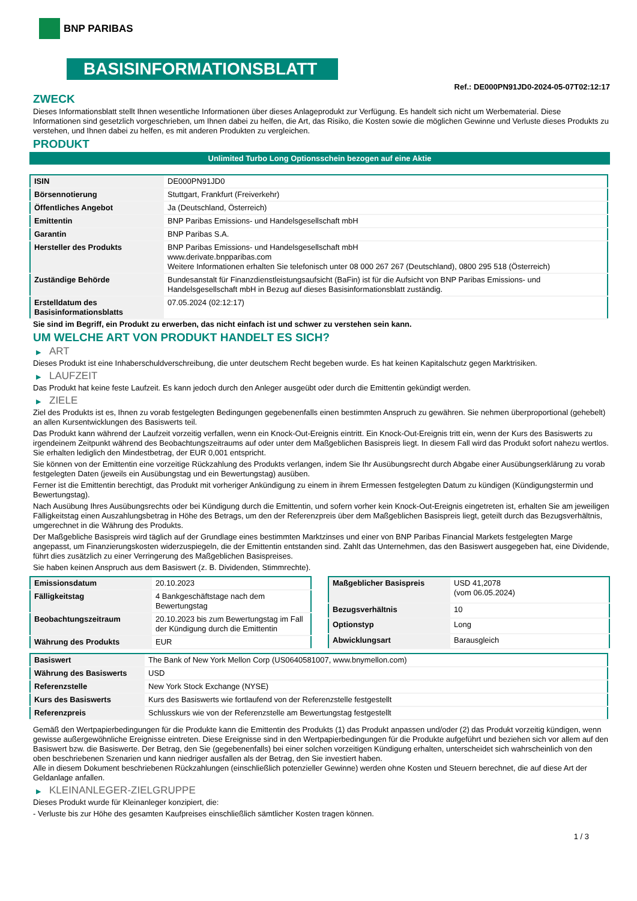BNP PARIBAS
BASISINFORMATIONSBLATT
Ref.: DE000PN91JD0-2024-05-07T02:12:17
ZWECK
Dieses Informationsblatt stellt Ihnen wesentliche Informationen über dieses Anlageprodukt zur Verfügung. Es handelt sich nicht um Werbematerial. Diese Informationen sind gesetzlich vorgeschrieben, um Ihnen dabei zu helfen, die Art, das Risiko, die Kosten sowie die möglichen Gewinne und Verluste dieses Produkts zu verstehen, und Ihnen dabei zu helfen, es mit anderen Produkten zu vergleichen.
PRODUKT
Unlimited Turbo Long Optionsschein bezogen auf eine Aktie
| ISIN | DE000PN91JD0 |
| Börsennotierung | Stuttgart, Frankfurt (Freiverkehr) |
| Öffentliches Angebot | Ja (Deutschland, Österreich) |
| Emittentin | BNP Paribas Emissions- und Handelsgesellschaft mbH |
| Garantin | BNP Paribas S.A. |
| Hersteller des Produkts | BNP Paribas Emissions- und Handelsgesellschaft mbH www.derivate.bnpparibas.com Weitere Informationen erhalten Sie telefonisch unter 08 000 267 267 (Deutschland), 0800 295 518 (Österreich) |
| Zuständige Behörde | Bundesanstalt für Finanzdienstleistungsaufsicht (BaFin) ist für die Aufsicht von BNP Paribas Emissions- und Handelsgesellschaft mbH in Bezug auf dieses Basisinformationsblatt zuständig. |
| Erstelldatum des Basisinformationsblatts | 07.05.2024 (02:12:17) |
Sie sind im Begriff, ein Produkt zu erwerben, das nicht einfach ist und schwer zu verstehen sein kann.
UM WELCHE ART VON PRODUKT HANDELT ES SICH?
▶ ART
Dieses Produkt ist eine Inhaberschuldverschreibung, die unter deutschem Recht begeben wurde. Es hat keinen Kapitalschutz gegen Marktrisiken.
▶ LAUFZEIT
Das Produkt hat keine feste Laufzeit. Es kann jedoch durch den Anleger ausgeübt oder durch die Emittentin gekündigt werden.
▶ ZIELE
Ziel des Produkts ist es, Ihnen zu vorab festgelegten Bedingungen gegebenenfalls einen bestimmten Anspruch zu gewähren. Sie nehmen überproportional (gehebelt) an allen Kursentwicklungen des Basiswerts teil.
Das Produkt kann während der Laufzeit vorzeitig verfallen, wenn ein Knock-Out-Ereignis eintritt. Ein Knock-Out-Ereignis tritt ein, wenn der Kurs des Basiswerts zu irgendeinem Zeitpunkt während des Beobachtungszeitraums auf oder unter dem Maßgeblichen Basispreis liegt. In diesem Fall wird das Produkt sofort nahezu wertlos. Sie erhalten lediglich den Mindestbetrag, der EUR 0,001 entspricht.
Sie können von der Emittentin eine vorzeitige Rückzahlung des Produkts verlangen, indem Sie Ihr Ausübungsrecht durch Abgabe einer Ausübungserklärung zu vorab festgelegten Daten (jeweils ein Ausübungstag und ein Bewertungstag) ausüben.
Ferner ist die Emittentin berechtigt, das Produkt mit vorheriger Ankündigung zu einem in ihrem Ermessen festgelegten Datum zu kündigen (Kündigungstermin und Bewertungstag).
Nach Ausübung Ihres Ausübungsrechts oder bei Kündigung durch die Emittentin, und sofern vorher kein Knock-Out-Ereignis eingetreten ist, erhalten Sie am jeweiligen Fälligkeitstag einen Auszahlungsbetrag in Höhe des Betrags, um den der Referenzpreis über dem Maßgeblichen Basispreis liegt, geteilt durch das Bezugsverhältnis, umgerechnet in die Währung des Produkts.
Der Maßgebliche Basispreis wird täglich auf der Grundlage eines bestimmten Marktzinses und einer von BNP Paribas Financial Markets festgelegten Marge angepasst, um Finanzierungskosten widerzuspiegeln, die der Emittentin entstanden sind. Zahlt das Unternehmen, das den Basiswert ausgegeben hat, eine Dividende, führt dies zusätzlich zu einer Verringerung des Maßgeblichen Basispreises.
Sie haben keinen Anspruch aus dem Basiswert (z. B. Dividenden, Stimmrechte).
| Emissionsdatum | 20.10.2023 |
| Fälligkeitstag | 4 Bankgeschäftstage nach dem Bewertungstag |
| Beobachtungszeitraum | 20.10.2023 bis zum Bewertungstag im Fall der Kündigung durch die Emittentin |
| Währung des Produkts | EUR |
| Maßgeblicher Basispreis | USD 41,2078 (vom 06.05.2024) |
| Bezugsverhältnis | 10 |
| Optionstyp | Long |
| Abwicklungsart | Barausgleich |
| Basiswert | The Bank of New York Mellon Corp (US0640581007, www.bnymellon.com) |
| Währung des Basiswerts | USD |
| Referenzstelle | New York Stock Exchange (NYSE) |
| Kurs des Basiswerts | Kurs des Basiswerts wie fortlaufend von der Referenzstelle festgestellt |
| Referenzpreis | Schlusskurs wie von der Referenzstelle am Bewertungstag festgestellt |
Gemäß den Wertpapierbedingungen für die Produkte kann die Emittentin des Produkts (1) das Produkt anpassen und/oder (2) das Produkt vorzeitig kündigen, wenn gewisse außergewöhnliche Ereignisse eintreten. Diese Ereignisse sind in den Wertpapierbedingungen für die Produkte aufgeführt und beziehen sich vor allem auf den Basiswert bzw. die Basiswerte. Der Betrag, den Sie (gegebenenfalls) bei einer solchen vorzeitigen Kündigung erhalten, unterscheidet sich wahrscheinlich von den oben beschriebenen Szenarien und kann niedriger ausfallen als der Betrag, den Sie investiert haben.
Alle in diesem Dokument beschriebenen Rückzahlungen (einschließlich potenzieller Gewinne) werden ohne Kosten und Steuern berechnet, die auf diese Art der Geldanlage anfallen.
▶ KLEINANLEGER-ZIELGRUPPE
Dieses Produkt wurde für Kleinanleger konzipiert, die:
- Verluste bis zur Höhe des gesamten Kaufpreises einschließlich sämtlicher Kosten tragen können.
1 / 3